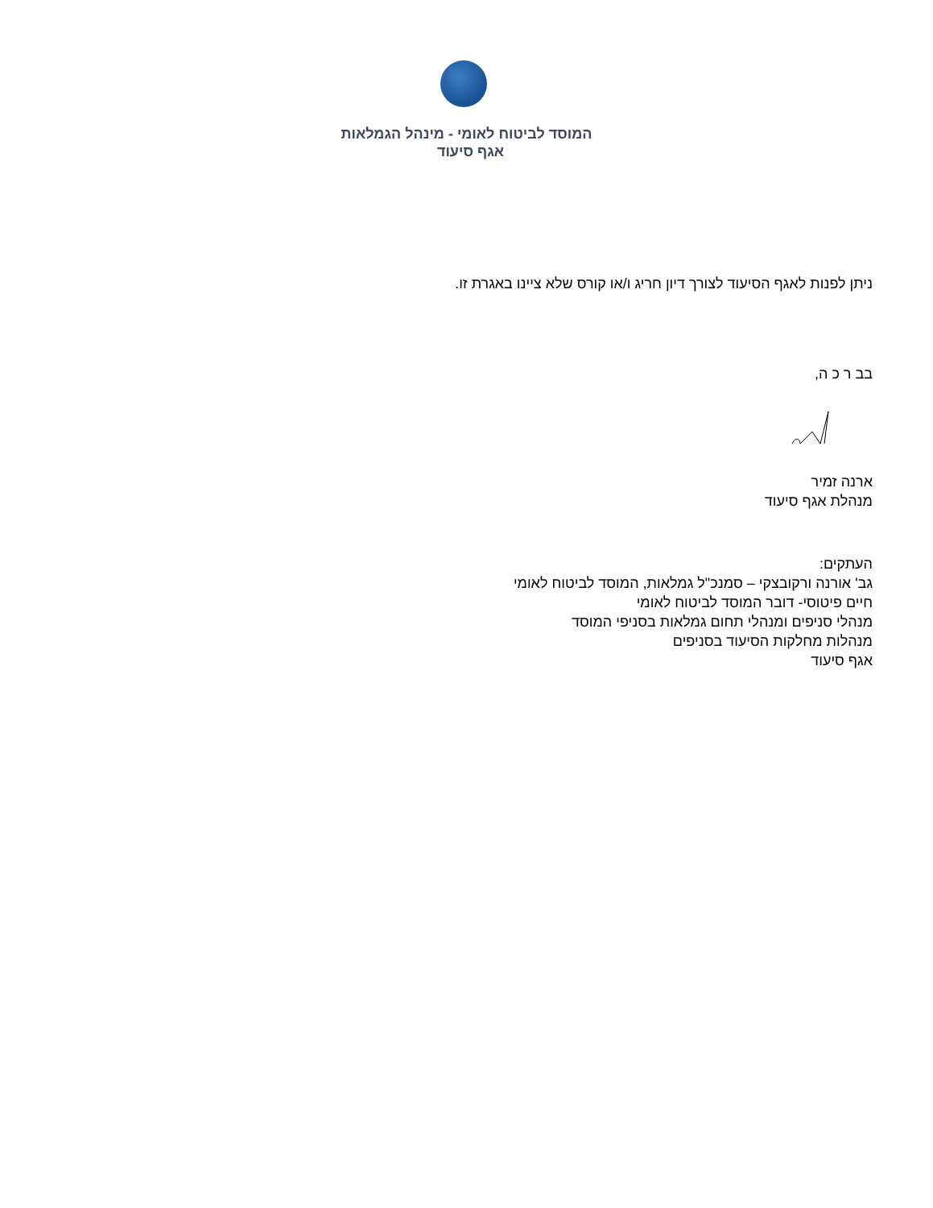המוסד לביטוח לאומי - מינהל הגמלאות
אגף סיעוד
ניתן לפנות לאגף הסיעוד לצורך דיון חריג ו/או קורס שלא ציינו באגרת זו.
בב ר כ ה,
ארנה זמיר
מנהלת אגף סיעוד
העתקים:
גב' אורנה ורקובצקי – סמנכ"ל גמלאות, המוסד לביטוח לאומי
חיים פיטוסי- דובר המוסד לביטוח לאומי
מנהלי סניפים ומנהלי תחום גמלאות בסניפי המוסד
מנהלות מחלקות הסיעוד בסניפים
אגף סיעוד